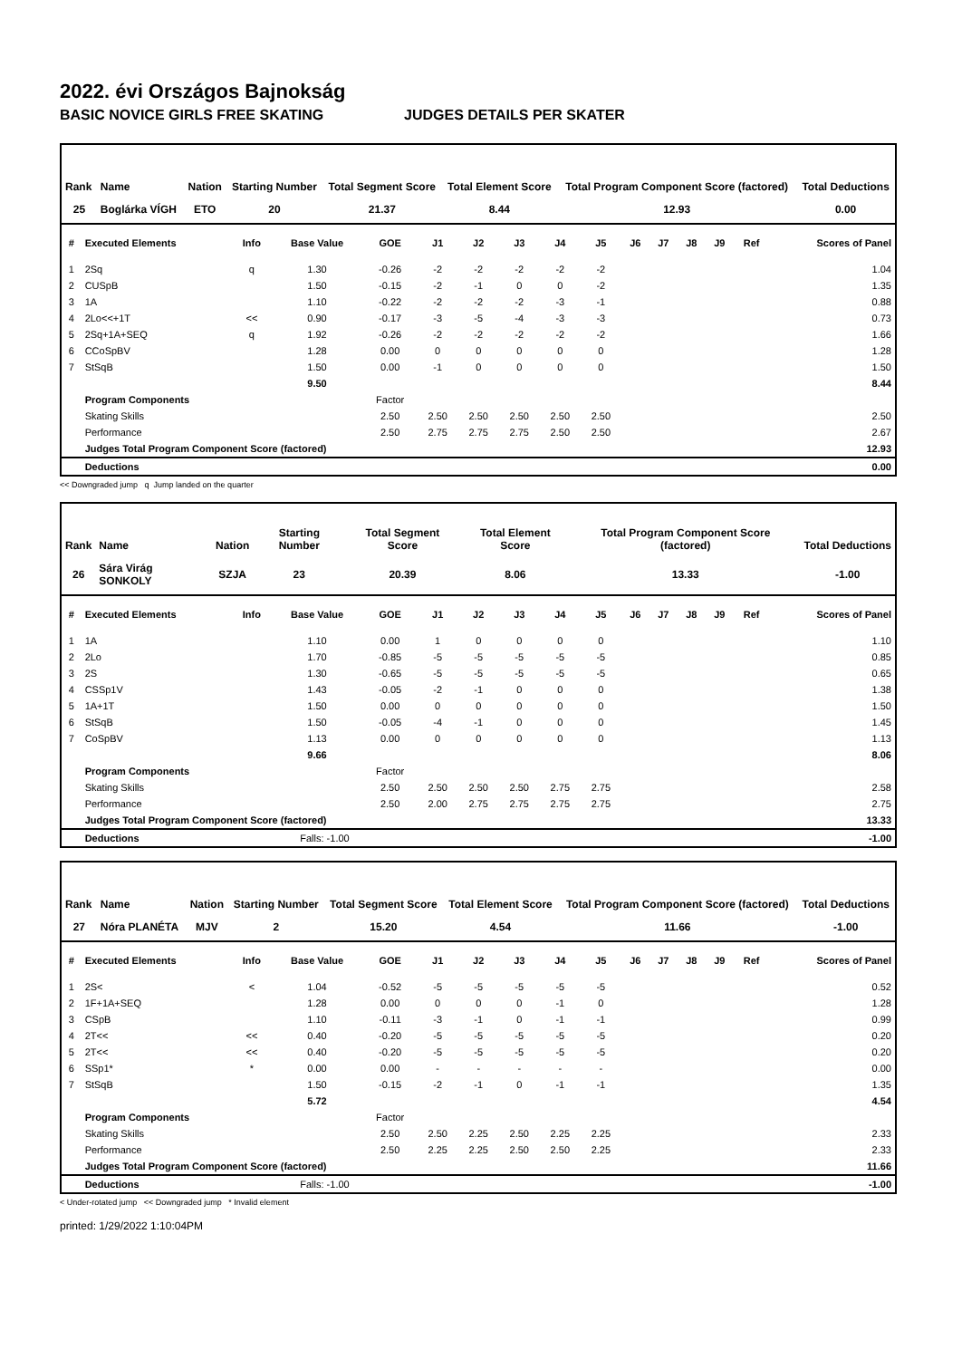2022. évi Országos Bajnokság
BASIC NOVICE GIRLS FREE SKATING JUDGES DETAILS PER SKATER
| Rank | Name | Nation | Starting Number | Total Segment Score | Total Element Score | Total Program Component Score (factored) | Total Deductions |
| --- | --- | --- | --- | --- | --- | --- | --- |
| 25 | Boglárka VÍGH | ETO | 20 | 21.37 | 8.44 | 12.93 | 0.00 |
| # | Executed Elements | Info | Base Value | GOE | J1 | J2 | J3 | J4 | J5 | J6 | J7 | J8 | J9 | Ref | Scores of Panel |
| --- | --- | --- | --- | --- | --- | --- | --- | --- | --- | --- | --- | --- | --- | --- | --- |
| 1 | 2Sq | q | 1.30 | -0.26 | -2 | -2 | -2 | -2 | -2 | | | | | | 1.04 |
| 2 | CUSpB | | 1.50 | -0.15 | -2 | -1 | 0 | 0 | -2 | | | | | | 1.35 |
| 3 | 1A | | 1.10 | -0.22 | -2 | -2 | -2 | -3 | -1 | | | | | | 0.88 |
| 4 | 2Lo<<+1T | << | 0.90 | -0.17 | -3 | -5 | -4 | -3 | -3 | | | | | | 0.73 |
| 5 | 2Sq+1A+SEQ | q | 1.92 | -0.26 | -2 | -2 | -2 | -2 | -2 | | | | | | 1.66 |
| 6 | CCoSpBV | | 1.28 | 0.00 | 0 | 0 | 0 | 0 | 0 | | | | | | 1.28 |
| 7 | StSqB | | 1.50 | 0.00 | -1 | 0 | 0 | 0 | 0 | | | | | | 1.50 |
| | | | 9.50 | | | | | | | | | | | | 8.44 |
| | Program Components | | | Factor | | | | | | | | | | | |
| | Skating Skills | | | 2.50 | 2.50 | 2.50 | 2.50 | 2.50 | 2.50 | | | | | | 2.50 |
| | Performance | | | 2.50 | 2.75 | 2.75 | 2.75 | 2.50 | 2.50 | | | | | | 2.67 |
| | Judges Total Program Component Score (factored) | | | | | | | | | | | | | | 12.93 |
| | Deductions | | | | | | | | | | | | | | 0.00 |
<< Downgraded jump q Jump landed on the quarter
| Rank | Name | Nation | Starting Number | Total Segment Score | Total Element Score | Total Program Component Score (factored) | Total Deductions |
| --- | --- | --- | --- | --- | --- | --- | --- |
| 26 | Sára Virág SONKOLY | SZJA | 23 | 20.39 | 8.06 | 13.33 | -1.00 |
| # | Executed Elements | Info | Base Value | GOE | J1 | J2 | J3 | J4 | J5 | J6 | J7 | J8 | J9 | Ref | Scores of Panel |
| --- | --- | --- | --- | --- | --- | --- | --- | --- | --- | --- | --- | --- | --- | --- | --- |
| 1 | 1A | | 1.10 | 0.00 | 1 | 0 | 0 | 0 | 0 | | | | | | 1.10 |
| 2 | 2Lo | | 1.70 | -0.85 | -5 | -5 | -5 | -5 | -5 | | | | | | 0.85 |
| 3 | 2S | | 1.30 | -0.65 | -5 | -5 | -5 | -5 | -5 | | | | | | 0.65 |
| 4 | CSSp1V | | 1.43 | -0.05 | -2 | -1 | 0 | 0 | 0 | | | | | | 1.38 |
| 5 | 1A+1T | | 1.50 | 0.00 | 0 | 0 | 0 | 0 | 0 | | | | | | 1.50 |
| 6 | StSqB | | 1.50 | -0.05 | -4 | -1 | 0 | 0 | 0 | | | | | | 1.45 |
| 7 | CoSpBV | | 1.13 | 0.00 | 0 | 0 | 0 | 0 | 0 | | | | | | 1.13 |
| | | | 9.66 | | | | | | | | | | | | 8.06 |
| | Program Components | | | Factor | | | | | | | | | | | |
| | Skating Skills | | | 2.50 | 2.50 | 2.50 | 2.50 | 2.75 | 2.75 | | | | | | 2.58 |
| | Performance | | | 2.50 | 2.00 | 2.75 | 2.75 | 2.75 | 2.75 | | | | | | 2.75 |
| | Judges Total Program Component Score (factored) | | | | | | | | | | | | | | 13.33 |
| | Deductions | Falls: -1.00 | | | | | | | | | | | | | -1.00 |
| Rank | Name | Nation | Starting Number | Total Segment Score | Total Element Score | Total Program Component Score (factored) | Total Deductions |
| --- | --- | --- | --- | --- | --- | --- | --- |
| 27 | Nóra PLANÉTA | MJV | 2 | 15.20 | 4.54 | 11.66 | -1.00 |
| # | Executed Elements | Info | Base Value | GOE | J1 | J2 | J3 | J4 | J5 | J6 | J7 | J8 | J9 | Ref | Scores of Panel |
| --- | --- | --- | --- | --- | --- | --- | --- | --- | --- | --- | --- | --- | --- | --- | --- |
| 1 | 2S< | < | 1.04 | -0.52 | -5 | -5 | -5 | -5 | -5 | | | | | | 0.52 |
| 2 | 1F+1A+SEQ | | 1.28 | 0.00 | 0 | 0 | 0 | -1 | 0 | | | | | | 1.28 |
| 3 | CSpB | | 1.10 | -0.11 | -3 | -1 | 0 | -1 | -1 | | | | | | 0.99 |
| 4 | 2T<< | << | 0.40 | -0.20 | -5 | -5 | -5 | -5 | -5 | | | | | | 0.20 |
| 5 | 2T<< | << | 0.40 | -0.20 | -5 | -5 | -5 | -5 | -5 | | | | | | 0.20 |
| 6 | SSp1* | * | 0.00 | 0.00 | - | - | - | - | - | | | | | | 0.00 |
| 7 | StSqB | | 1.50 | -0.15 | -2 | -1 | 0 | -1 | -1 | | | | | | 1.35 |
| | | | 5.72 | | | | | | | | | | | | 4.54 |
| | Program Components | | | Factor | | | | | | | | | | | |
| | Skating Skills | | | 2.50 | 2.50 | 2.25 | 2.50 | 2.25 | 2.25 | | | | | | 2.33 |
| | Performance | | | 2.50 | 2.25 | 2.25 | 2.50 | 2.50 | 2.25 | | | | | | 2.33 |
| | Judges Total Program Component Score (factored) | | | | | | | | | | | | | | 11.66 |
| | Deductions | Falls: -1.00 | | | | | | | | | | | | | -1.00 |
< Under-rotated jump << Downgraded jump * Invalid element
printed: 1/29/2022 1:10:04PM